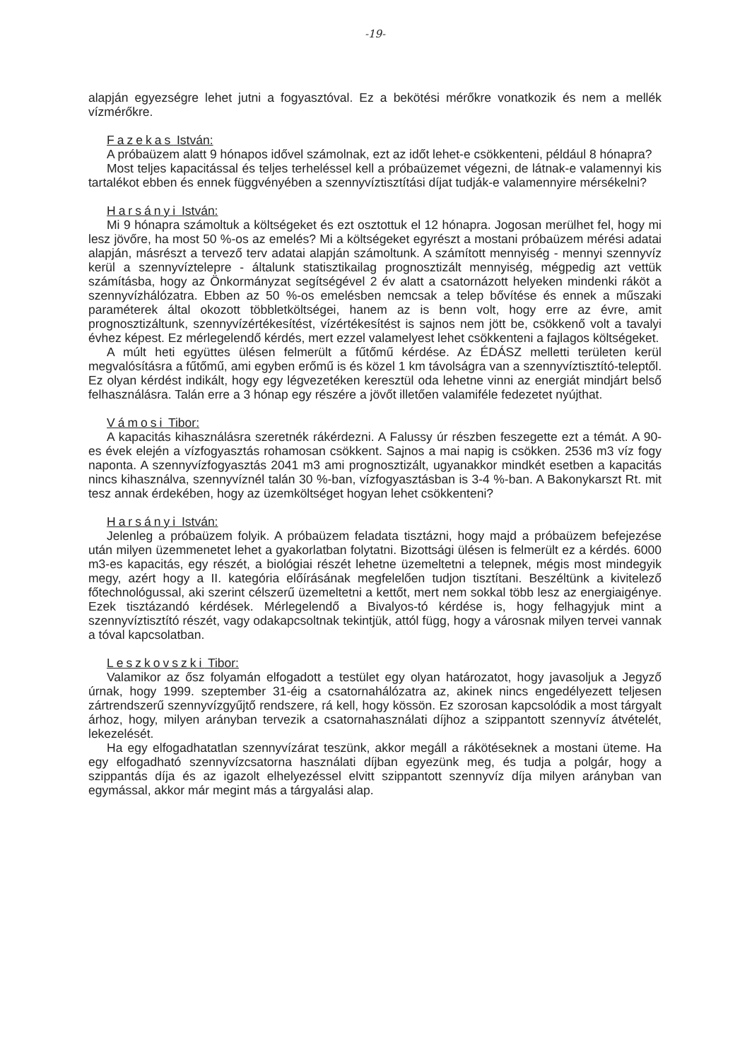-19-
alapján egyezségre lehet jutni a fogyasztóval. Ez a bekötési mérőkre vonatkozik és nem a mellék vízmérőkre.
Fazekas István:
A próbaüzem alatt 9 hónapos idővel számolnak, ezt az időt lehet-e csökkenteni, például 8 hónapra?
Most teljes kapacitással és teljes terheléssel kell a próbaüzemet végezni, de látnak-e valamennyi kis tartalékot ebben és ennek függvényében a szennyvíztisztítási díjat tudják-e valamennyire mérsékelni?
Harsányi István:
Mi 9 hónapra számoltuk a költségeket és ezt osztottuk el 12 hónapra. Jogosan merülhet fel, hogy mi lesz jövőre, ha most 50 %-os az emelés? Mi a költségeket egyrészt a mostani próbaüzem mérési adatai alapján, másrészt a tervező terv adatai alapján számoltunk. A számított mennyiség - mennyi szennyvíz kerül a szennyvíztelepre - általunk statisztikailag prognosztizált mennyiség, mégpedig azt vettük számításba, hogy az Önkormányzat segítségével 2 év alatt a csatornázott helyeken mindenki ráköt a szennyvízhálózatra. Ebben az 50 %-os emelésben nemcsak a telep bővítése és ennek a műszaki paraméterek által okozott többletköltségei, hanem az is benn volt, hogy erre az évre, amit prognosztizáltunk, szennyvízértékesítést, vízértékesítést is sajnos nem jött be, csökkenő volt a tavalyi évhez képest. Ez mérlegelendő kérdés, mert ezzel valamelyest lehet csökkenteni a fajlagos költségeket.
A múlt heti együttes ülésen felmerült a fűtőmű kérdése. Az ÉDÁSZ melletti területen kerül megvalósításra a fűtőmű, ami egyben erőmű is és közel 1 km távolságra van a szennyvíztisztító-teleptől. Ez olyan kérdést indikált, hogy egy légvezetéken keresztül oda lehetne vinni az energiát mindjárt belső felhasználásra. Talán erre a 3 hónap egy részére a jövőt illetően valamiféle fedezetet nyújthat.
Vámosi Tibor:
A kapacitás kihasználásra szeretnék rákérdezni. A Falussy úr részben feszegette ezt a témát. A 90-es évek elején a vízfogyasztás rohamosan csökkent. Sajnos a mai napig is csökken. 2536 m3 víz fogy naponta. A szennyvízfogyasztás 2041 m3 ami prognosztizált, ugyanakkor mindkét esetben a kapacitás nincs kihasználva, szennyvíznél talán 30 %-ban, vízfogyasztásban is 3-4 %-ban. A Bakonykarszt Rt. mit tesz annak érdekében, hogy az üzemköltséget hogyan lehet csökkenteni?
Harsányi István:
Jelenleg a próbaüzem folyik. A próbaüzem feladata tisztázni, hogy majd a próbaüzem befejezése után milyen üzemmenetet lehet a gyakorlatban folytatni. Bizottsági ülésen is felmerült ez a kérdés. 6000 m3-es kapacitás, egy részét, a biológiai részét lehetne üzemeltetni a telepnek, mégis most mindegyik megy, azért hogy a II. kategória előírásának megfelelően tudjon tisztítani. Beszéltünk a kivitelező főtechnológussal, aki szerint célszerű üzemeltetni a kettőt, mert nem sokkal több lesz az energiaigénye. Ezek tisztázandó kérdések. Mérlegelendő a Bivalyos-tó kérdése is, hogy felhagyjuk mint a szennyvíztisztító részét, vagy odakapcsoltnak tekintjük, attól függ, hogy a városnak milyen tervei vannak a tóval kapcsolatban.
Leszkovszki Tibor:
Valamikor az ősz folyamán elfogadott a testület egy olyan határozatot, hogy javasoljuk a Jegyző úrnak, hogy 1999. szeptember 31-éig a csatornahálózatra az, akinek nincs engedélyezett teljesen zártrendszerű szennyvízgyűjtő rendszere, rá kell, hogy kössön. Ez szorosan kapcsolódik a most tárgyalt árhoz, hogy, milyen arányban tervezik a csatornahasználati díjhoz a szippantott szennyvíz átvételét, lekezelését.
Ha egy elfogadhatatlan szennyvízárat teszünk, akkor megáll a rákötéseknek a mostani üteme. Ha egy elfogadható szennyvízcsatorna használati díjban egyezünk meg, és tudja a polgár, hogy a szippantás díja és az igazolt elhelyezéssel elvitt szippantott szennyvíz díja milyen arányban van egymással, akkor már megint más a tárgyalási alap.